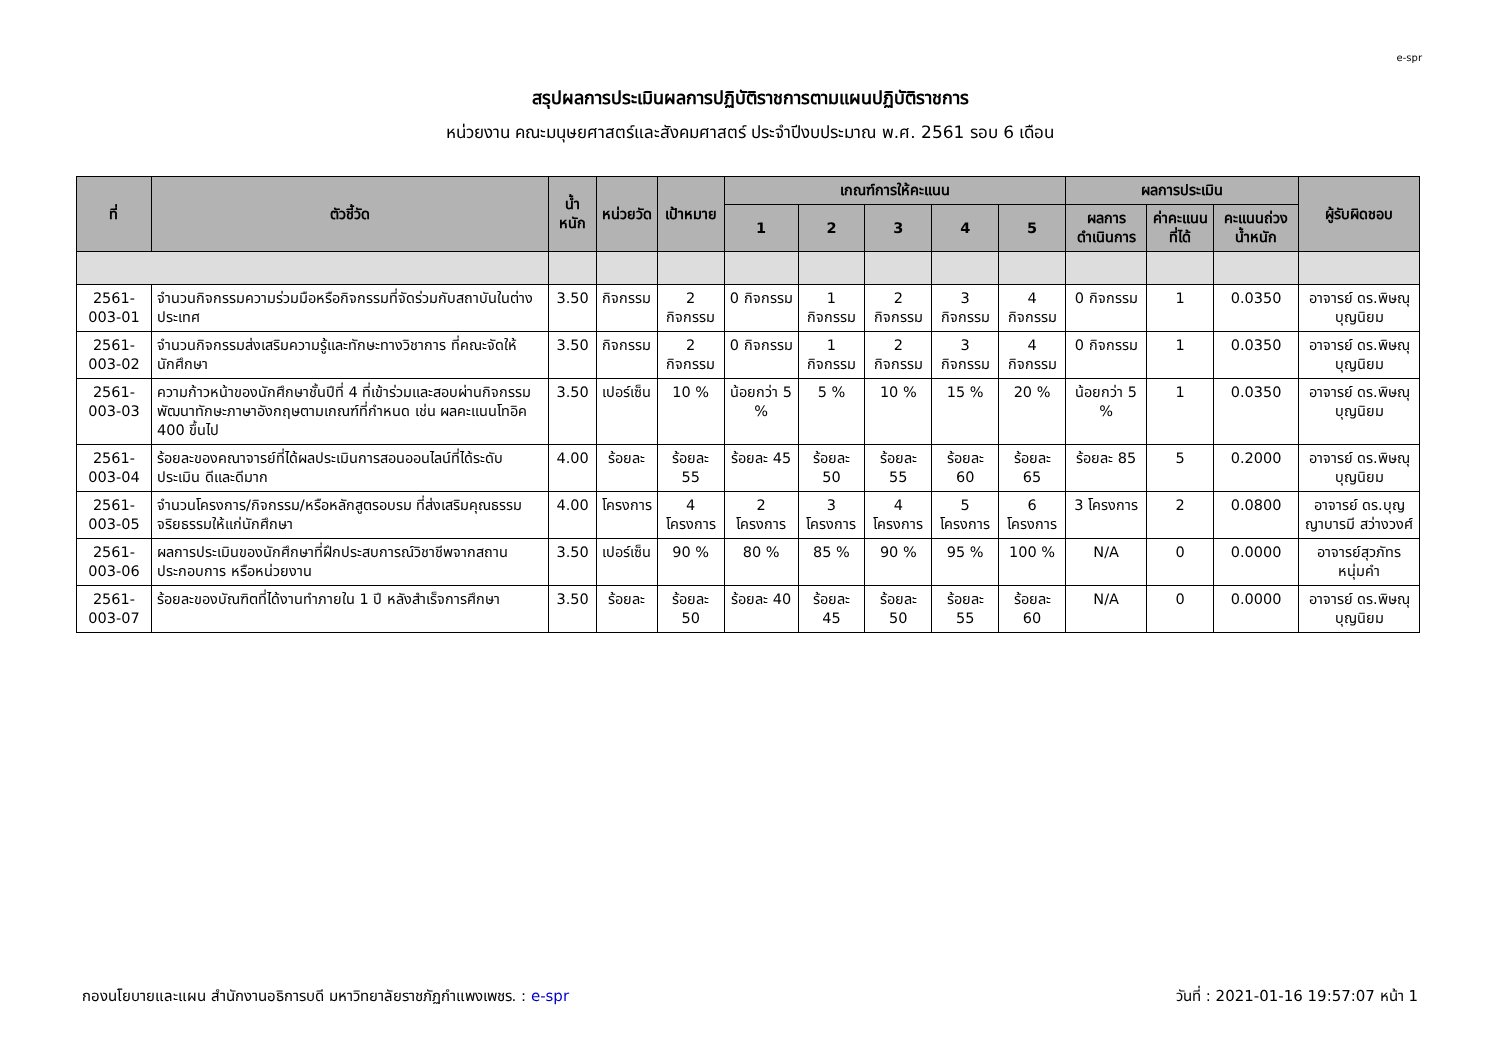e-spr
สรุปผลการประเมินผลการปฏิบัติราชการตามแผนปฏิบัติราชการ
หน่วยงาน คณะมนุษยศาสตร์และสังคมศาสตร์ ประจำปีงบประมาณ พ.ศ. 2561 รอบ 6 เดือน
| ที่ | ตัวชี้วัด | น้ำหนัก | หน่วยวัด | เป้าหมาย | เกณฑ์การให้คะแนน | | | | | ผลการประเมิน | | | ผู้รับผิดชอบ |
| --- | --- | --- | --- | --- | --- | --- | --- | --- | --- | --- | --- | --- | --- |
| | | | | | 1 | 2 | 3 | 4 | 5 | ผลการดำเนินการ | ค่าคะแนนที่ได้ | คะแนนถ่วงน้ำหนัก | |
| 2561-003-01 | จำนวนกิจกรรมความร่วมมือหรือกิจกรรมที่จัดร่วมกับสถาบันในต่างประเทศ | 3.50 | กิจกรรม | 2 กิจกรรม | 0 กิจกรรม | 1 กิจกรรม | 2 กิจกรรม | 3 กิจกรรม | 4 กิจกรรม | 0 กิจกรรม | 1 | 0.0350 | อาจารย์ ดร.พิษณุ บุญนิยม |
| 2561-003-02 | จำนวนกิจกรรมส่งเสริมความรู้และทักษะทางวิชาการ ที่คณะจัดให้นักศึกษา | 3.50 | กิจกรรม | 2 กิจกรรม | 0 กิจกรรม | 1 กิจกรรม | 2 กิจกรรม | 3 กิจกรรม | 4 กิจกรรม | 0 กิจกรรม | 1 | 0.0350 | อาจารย์ ดร.พิษณุ บุญนิยม |
| 2561-003-03 | ความก้าวหน้าของนักศึกษาชั้นปีที่ 4 ที่เข้าร่วมและสอบผ่านกิจกรรมพัฒนาทักษะภาษาอังกฤษตามเกณฑ์ที่กำหนด เช่น ผลคะแนนโทอิค 400 ขึ้นไป | 3.50 | เปอร์เซ็น | 10 % | น้อยกว่า 5 % | 5 % | 10 % | 15 % | 20 % | น้อยกว่า 5 % | 1 | 0.0350 | อาจารย์ ดร.พิษณุ บุญนิยม |
| 2561-003-04 | ร้อยละของคณาจารย์ที่ได้ผลประเมินการสอนออนไลน์ที่ได้ระดับประเมิน ดีและดีมาก | 4.00 | ร้อยละ | ร้อยละ 55 | ร้อยละ 45 | ร้อยละ 50 | ร้อยละ 55 | ร้อยละ 60 | ร้อยละ 65 | ร้อยละ 85 | 5 | 0.2000 | อาจารย์ ดร.พิษณุ บุญนิยม |
| 2561-003-05 | จำนวนโครงการ/กิจกรรม/หรือหลักสูตรอบรม ที่ส่งเสริมคุณธรรม จริยธรรมให้แก่นักศึกษา | 4.00 | โครงการ | 4 โครงการ | 2 โครงการ | 3 โครงการ | 4 โครงการ | 5 โครงการ | 6 โครงการ | 3 โครงการ | 2 | 0.0800 | อาจารย์ ดร.บุญญาบารมี สว่างวงศ์ |
| 2561-003-06 | ผลการประเมินของนักศึกษาที่ฝึกประสบการณ์วิชาชีพจากสถานประกอบการ หรือหน่วยงาน | 3.50 | เปอร์เซ็น | 90 % | 80 % | 85 % | 90 % | 95 % | 100 % | N/A | 0 | 0.0000 | อาจารย์สุวภัทร หนุ่มคำ |
| 2561-003-07 | ร้อยละของบัณฑิตที่ได้งานทำภายใน 1 ปี หลังสำเร็จการศึกษา | 3.50 | ร้อยละ | ร้อยละ 50 | ร้อยละ 40 | ร้อยละ 45 | ร้อยละ 50 | ร้อยละ 55 | ร้อยละ 60 | N/A | 0 | 0.0000 | อาจารย์ ดร.พิษณุ บุญนิยม |
กองนโยบายและแผน สำนักงานอธิการบดี มหาวิทยาลัยราชภัฏกำแพงเพชร. : e-spr วันที่ : 2021-01-16 19:57:07 หน้า 1